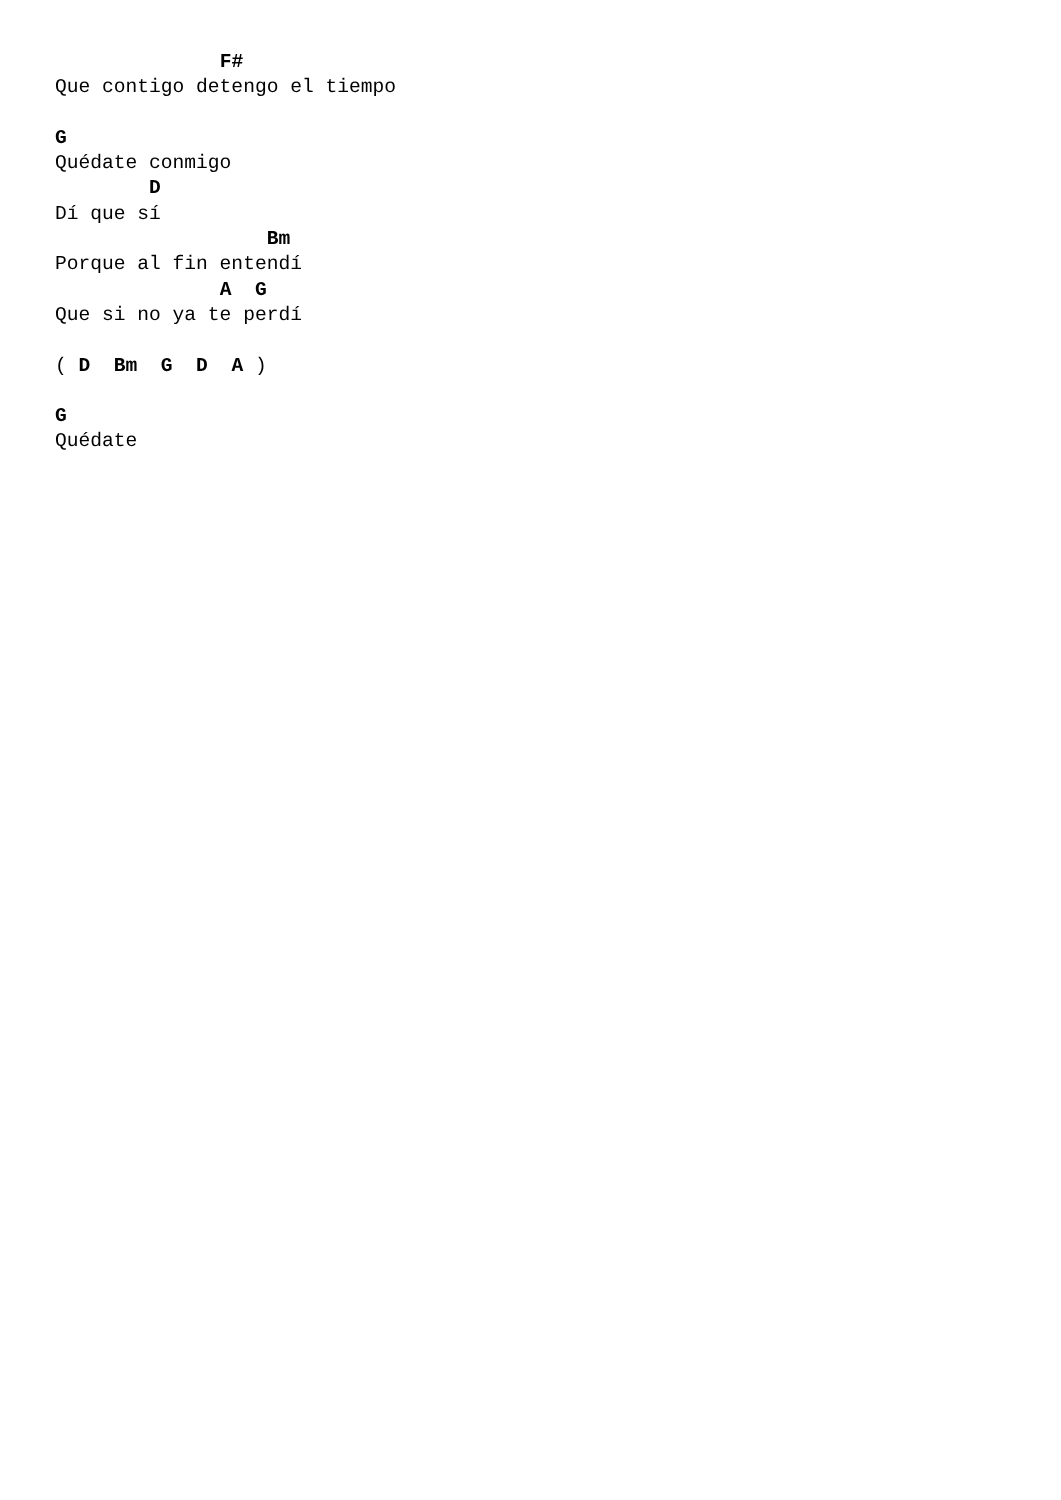F#
Que contigo detengo el tiempo

G
Quédate conmigo
        D
Dí que sí
                  Bm
Porque al fin entendí
              A  G
Que si no ya te perdí

( D  Bm  G  D  A )

G
Quédate